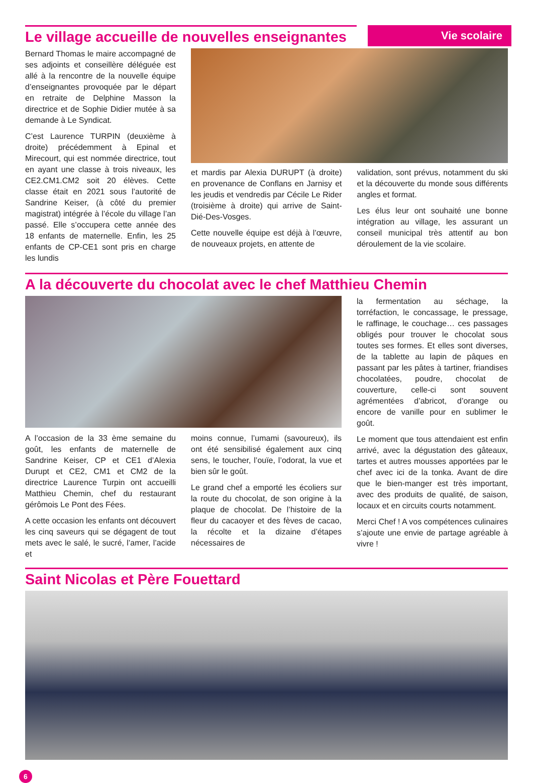Vie scolaire
Le village accueille de nouvelles enseignantes
Bernard Thomas le maire accompagné de ses adjoints et conseillère déléguée est allé à la rencontre de la nouvelle équipe d’enseignantes provoquée par le départ en retraite de Delphine Masson la directrice et de Sophie Didier mutée à sa demande à Le Syndicat.
C’est Laurence TURPIN (deuxième à droite) précédemment à Epinal et Mirecourt, qui est nommée directrice, tout en ayant une classe à trois niveaux, les CE2.CM1.CM2 soit 20 élèves. Cette classe était en 2021 sous l’autorité de Sandrine Keiser, (à côté du premier magistrat) intégrée à l’école du village l’an passé. Elle s’occupera cette année des 18 enfants de maternelle. Enfin, les 25 enfants de CP-CE1 sont pris en charge les lundis
et mardis par Alexia DURUPT (à droite) en provenance de Conflans en Jarnisy et les jeudis et vendredis par Cécile Le Rider (troisième à droite) qui arrive de Saint-Dié-Des-Vosges.
Cette nouvelle équipe est déjà à l’œuvre, de nouveaux projets, en attente de
validation, sont prévus, notamment du ski et la découverte du monde sous différents angles et format.
Les élus leur ont souhaité une bonne intégration au village, les assurant un conseil municipal très attentif au bon déroulement de la vie scolaire.
A la découverte du chocolat avec le chef Matthieu Chemin
A l’occasion de la 33 ème semaine du goût, les enfants de maternelle de Sandrine Keiser, CP et CE1 d’Alexia Durupt et CE2, CM1 et CM2 de la directrice Laurence Turpin ont accueilli Matthieu Chemin, chef du restaurant gérômois Le Pont des Fées.
A cette occasion les enfants ont découvert les cinq saveurs qui se dégagent de tout mets avec le salé, le sucré, l’amer, l’acide et
moins connue, l’umami (savoureux), ils ont été sensibilisé également aux cinq sens, le toucher, l’ouïe, l’odorat, la vue et bien sûr le goût.
Le grand chef a emporté les écoliers sur la route du chocolat, de son origine à la plaque de chocolat. De l’histoire de la fleur du cacaoyer et des fèves de cacao, la récolte et la dizaine d’étapes nécessaires de
la fermentation au séchage, la torréfaction, le concassage, le pressage, le raffinage, le couchage… ces passages obligés pour trouver le chocolat sous toutes ses formes. Et elles sont diverses, de la tablette au lapin de pâques en passant par les pâtes à tartiner, friandises chocolatées, poudre, chocolat de couverture, celle-ci sont souvent agrémentées d’abricot, d’orange ou encore de vanille pour en sublimer le goût.
Le moment que tous attendaient est enfin arrivé, avec la dégustation des gâteaux, tartes et autres mousses apportées par le chef avec ici de la tonka. Avant de dire que le bien-manger est très important, avec des produits de qualité, de saison, locaux et en circuits courts notamment.
Merci Chef ! A vos compétences culinaires s’ajoute une envie de partage agréable à vivre !
Saint Nicolas et Père Fouettard
6